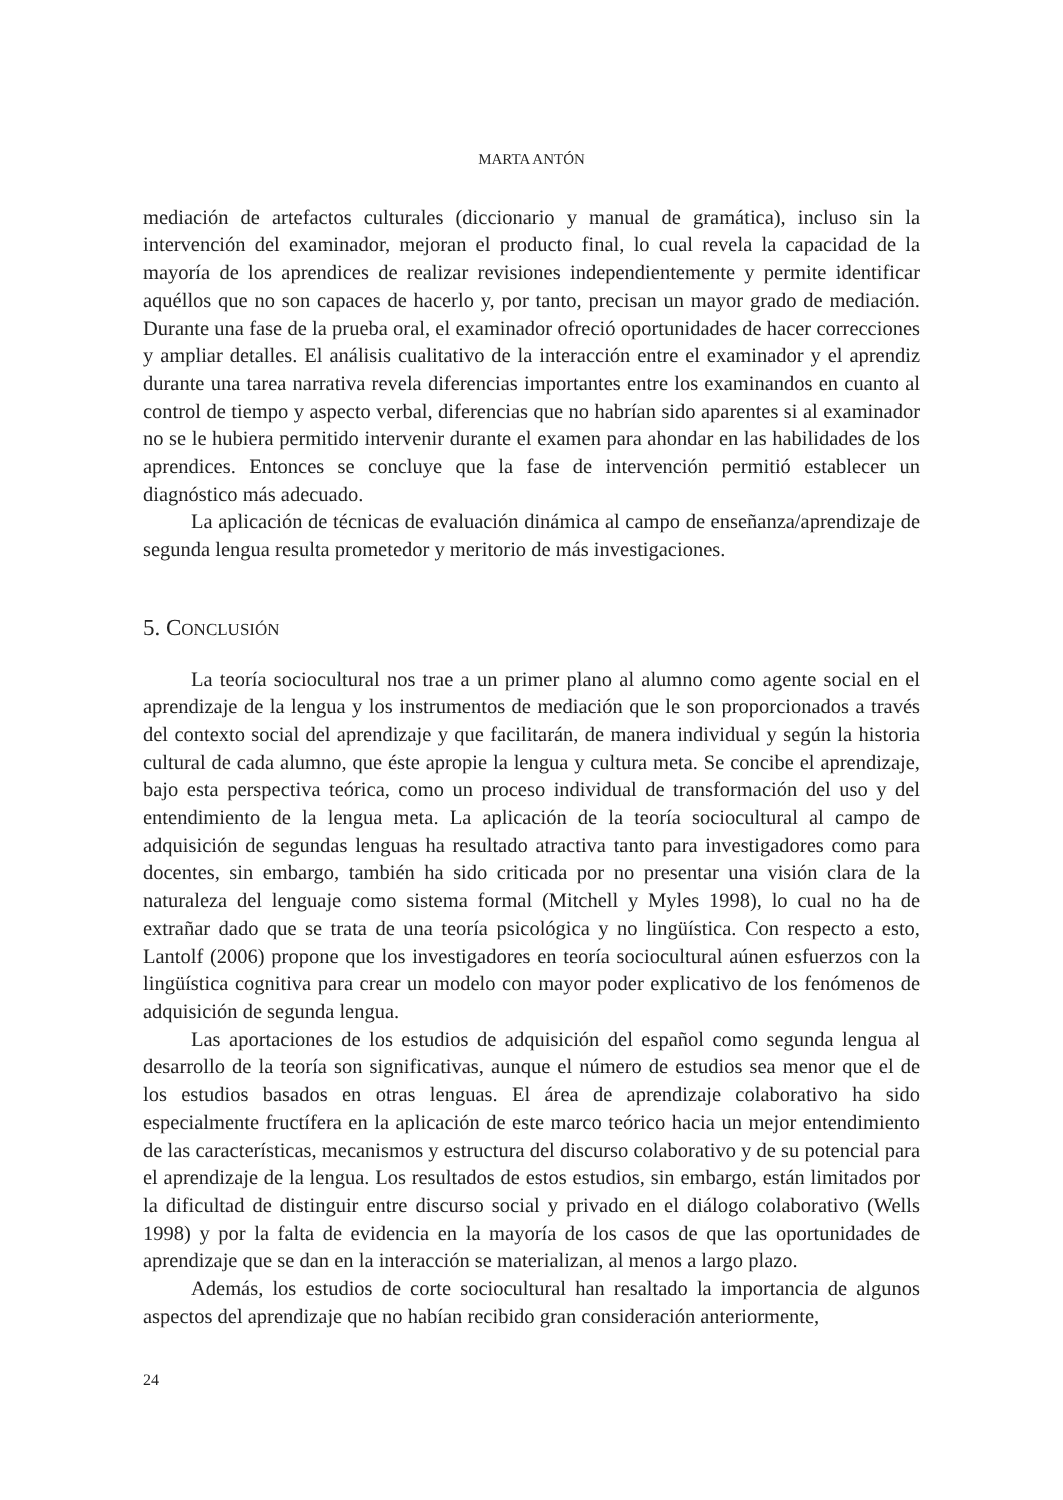MARTA ANTÓN
mediación de artefactos culturales (diccionario y manual de gramática), incluso sin la intervención del examinador, mejoran el producto final, lo cual revela la capacidad de la mayoría de los aprendices de realizar revisiones independientemente y permite identificar aquéllos que no son capaces de hacerlo y, por tanto, precisan un mayor grado de mediación. Durante una fase de la prueba oral, el examinador ofreció oportunidades de hacer correcciones y ampliar detalles. El análisis cualitativo de la interacción entre el examinador y el aprendiz durante una tarea narrativa revela diferencias importantes entre los examinandos en cuanto al control de tiempo y aspecto verbal, diferencias que no habrían sido aparentes si al examinador no se le hubiera permitido intervenir durante el examen para ahondar en las habilidades de los aprendices. Entonces se concluye que la fase de intervención permitió establecer un diagnóstico más adecuado.
La aplicación de técnicas de evaluación dinámica al campo de enseñanza/aprendizaje de segunda lengua resulta prometedor y meritorio de más investigaciones.
5. CONCLUSIÓN
La teoría sociocultural nos trae a un primer plano al alumno como agente social en el aprendizaje de la lengua y los instrumentos de mediación que le son proporcionados a través del contexto social del aprendizaje y que facilitarán, de manera individual y según la historia cultural de cada alumno, que éste apropie la lengua y cultura meta. Se concibe el aprendizaje, bajo esta perspectiva teórica, como un proceso individual de transformación del uso y del entendimiento de la lengua meta. La aplicación de la teoría sociocultural al campo de adquisición de segundas lenguas ha resultado atractiva tanto para investigadores como para docentes, sin embargo, también ha sido criticada por no presentar una visión clara de la naturaleza del lenguaje como sistema formal (Mitchell y Myles 1998), lo cual no ha de extrañar dado que se trata de una teoría psicológica y no lingüística. Con respecto a esto, Lantolf (2006) propone que los investigadores en teoría sociocultural aúnen esfuerzos con la lingüística cognitiva para crear un modelo con mayor poder explicativo de los fenómenos de adquisición de segunda lengua.
Las aportaciones de los estudios de adquisición del español como segunda lengua al desarrollo de la teoría son significativas, aunque el número de estudios sea menor que el de los estudios basados en otras lenguas. El área de aprendizaje colaborativo ha sido especialmente fructífera en la aplicación de este marco teórico hacia un mejor entendimiento de las características, mecanismos y estructura del discurso colaborativo y de su potencial para el aprendizaje de la lengua. Los resultados de estos estudios, sin embargo, están limitados por la dificultad de distinguir entre discurso social y privado en el diálogo colaborativo (Wells 1998) y por la falta de evidencia en la mayoría de los casos de que las oportunidades de aprendizaje que se dan en la interacción se materializan, al menos a largo plazo.
Además, los estudios de corte sociocultural han resaltado la importancia de algunos aspectos del aprendizaje que no habían recibido gran consideración anteriormente,
24